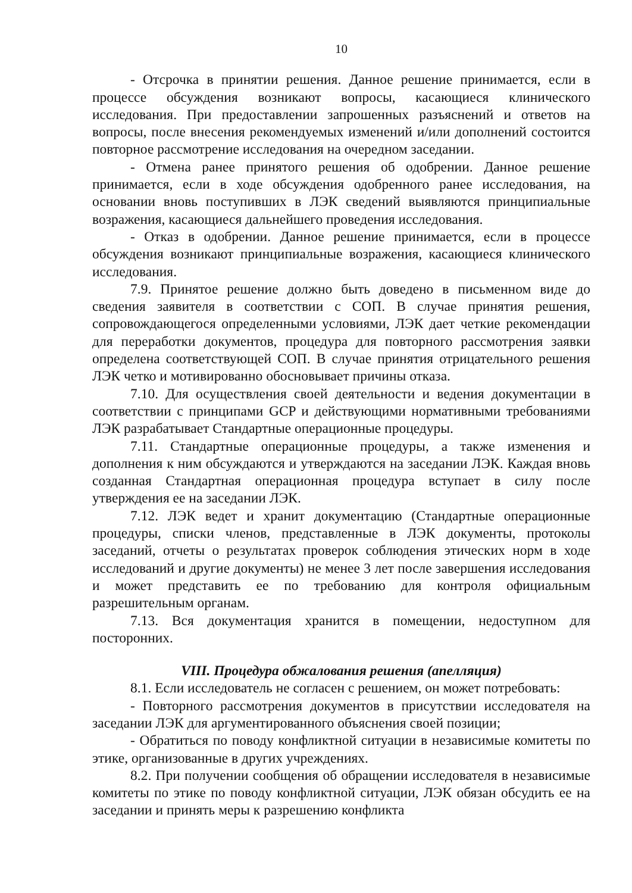10
- Отсрочка в принятии решения. Данное решение принимается, если в процессе обсуждения возникают вопросы, касающиеся клинического исследования. При предоставлении запрошенных разъяснений и ответов на вопросы, после внесения рекомендуемых изменений и/или дополнений состоится повторное рассмотрение исследования на очередном заседании.
- Отмена ранее принятого решения об одобрении. Данное решение принимается, если в ходе обсуждения одобренного ранее исследования, на основании вновь поступивших в ЛЭК сведений выявляются принципиальные возражения, касающиеся дальнейшего проведения исследования.
- Отказ в одобрении. Данное решение принимается, если в процессе обсуждения возникают принципиальные возражения, касающиеся клинического исследования.
7.9. Принятое решение должно быть доведено в письменном виде до сведения заявителя в соответствии с СОП. В случае принятия решения, сопровождающегося определенными условиями, ЛЭК дает четкие рекомендации для переработки документов, процедура для повторного рассмотрения заявки определена соответствующей СОП. В случае принятия отрицательного решения ЛЭК четко и мотивированно обосновывает причины отказа.
7.10. Для осуществления своей деятельности и ведения документации в соответствии с принципами GCP и действующими нормативными требованиями ЛЭК разрабатывает Стандартные операционные процедуры.
7.11. Стандартные операционные процедуры, а также изменения и дополнения к ним обсуждаются и утверждаются на заседании ЛЭК. Каждая вновь созданная Стандартная операционная процедура вступает в силу после утверждения ее на заседании ЛЭК.
7.12. ЛЭК ведет и хранит документацию (Стандартные операционные процедуры, списки членов, представленные в ЛЭК документы, протоколы заседаний, отчеты о результатах проверок соблюдения этических норм в ходе исследований и другие документы) не менее 3 лет после завершения исследования и может представить ее по требованию для контроля официальным разрешительным органам.
7.13. Вся документация хранится в помещении, недоступном для посторонних.
VIII. Процедура обжалования решения (апелляция)
8.1. Если исследователь не согласен с решением, он может потребовать:
- Повторного рассмотрения документов в присутствии исследователя на заседании ЛЭК для аргументированного объяснения своей позиции;
- Обратиться по поводу конфликтной ситуации в независимые комитеты по этике, организованные в других учреждениях.
8.2. При получении сообщения об обращении исследователя в независимые комитеты по этике по поводу конфликтной ситуации, ЛЭК обязан обсудить ее на заседании и принять меры к разрешению конфликта